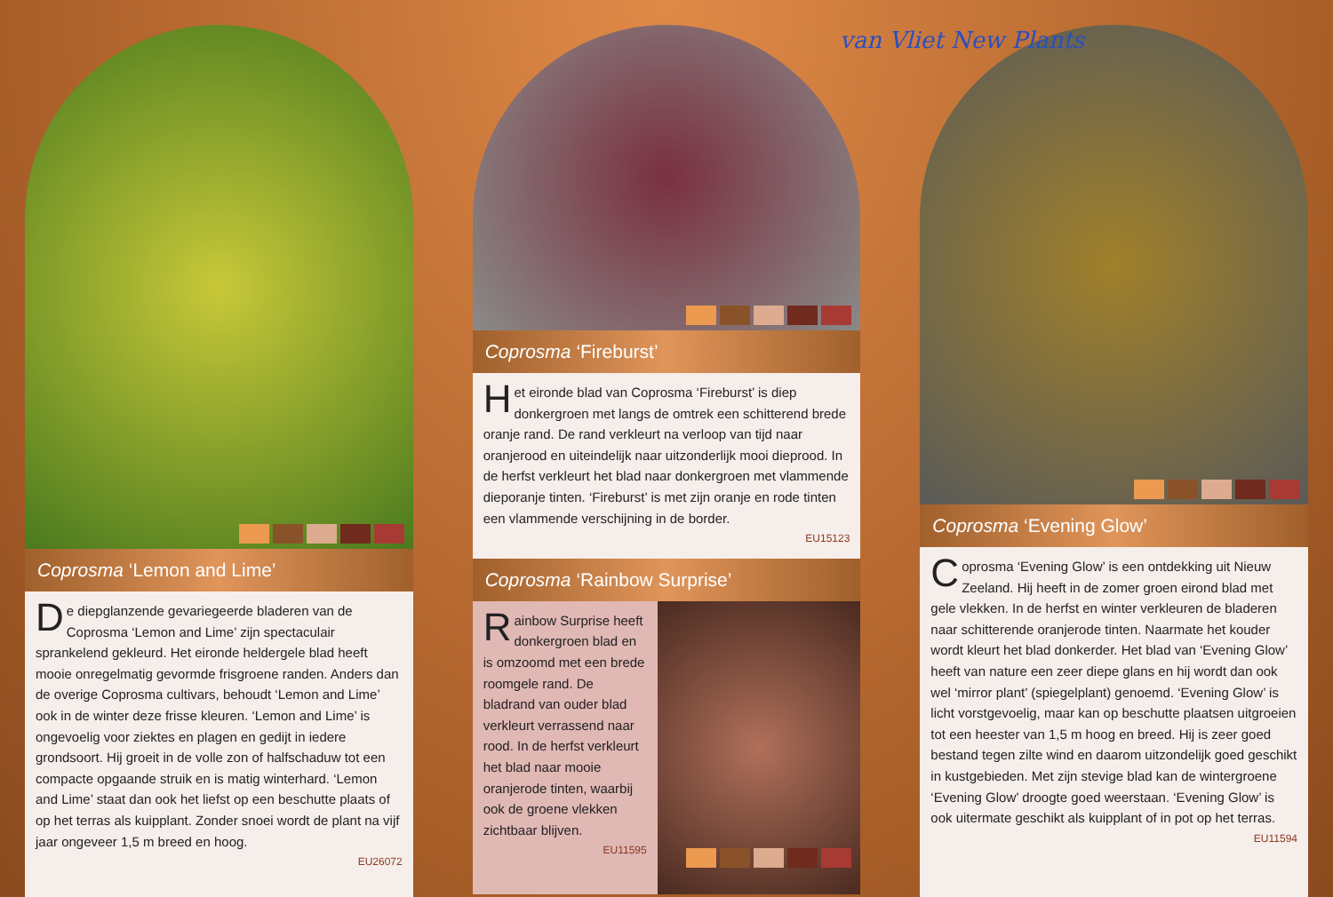van Vliet New Plants
Coprosma ‘Lemon and Lime’
De diepglanzende gevariegeerde bladeren van de Coprosma ‘Lemon and Lime’ zijn spectaculair sprankelend gekleurd. Het eironde heldergele blad heeft mooie onregelmatig gevormde frisgroene randen. Anders dan de overige Coprosma cultivars, behoudt ‘Lemon and Lime’ ook in de winter deze frisse kleuren. ‘Lemon and Lime’ is ongevoelig voor ziektes en plagen en gedijt in iedere grondsoort. Hij groeit in de volle zon of halfschaduw tot een compacte opgaande struik en is matig winterhard. ‘Lemon and Lime’ staat dan ook het liefst op een beschutte plaats of op het terras als kuipplant. Zonder snoei wordt de plant na vijf jaar ongeveer 1,5 m breed en hoog.
EU26072
Coprosma ‘Fireburst’
Het eironde blad van Coprosma ‘Fireburst’ is diep donkergroen met langs de omtrek een schitterend brede oranje rand. De rand verkleurt na verloop van tijd naar oranjerood en uiteindelijk naar uitzonderlijk mooi dieprood. In de herfst verkleurt het blad naar donkergroen met vlammende dieporanje tinten. ‘Fireburst’ is met zijn oranje en rode tinten een vlammende verschijning in de border.
EU15123
Coprosma ‘Rainbow Surprise’
Rainbow Surprise heeft donkergroen blad en is omzoomd met een brede roomgele rand. De bladrand van ouder blad verkleurt verrassend naar rood. In de herfst verkleurt het blad naar mooie oranjerode tinten, waarbij ook de groene vlekken zichtbaar blijven.
EU11595
Coprosma ‘Evening Glow’
Coprosma ‘Evening Glow’ is een ontdekking uit Nieuw Zeeland. Hij heeft in de zomer groen eirond blad met gele vlekken. In de herfst en winter verkleuren de bladeren naar schitterende oranjerode tinten. Naarmate het kouder wordt kleurt het blad donkerder. Het blad van ‘Evening Glow’ heeft van nature een zeer diepe glans en hij wordt dan ook wel ‘mirror plant’ (spiegelplant) genoemd. ‘Evening Glow’ is licht vorstgevoelig, maar kan op beschutte plaatsen uitgroeien tot een heester van 1,5 m hoog en breed. Hij is zeer goed bestand tegen zilte wind en daarom uitzondelijk goed geschikt in kustgebieden. Met zijn stevige blad kan de wintergroene ‘Evening Glow’ droogte goed weerstaan. ‘Evening Glow’ is ook uitermate geschikt als kuipplant of in pot op het terras.
EU11594